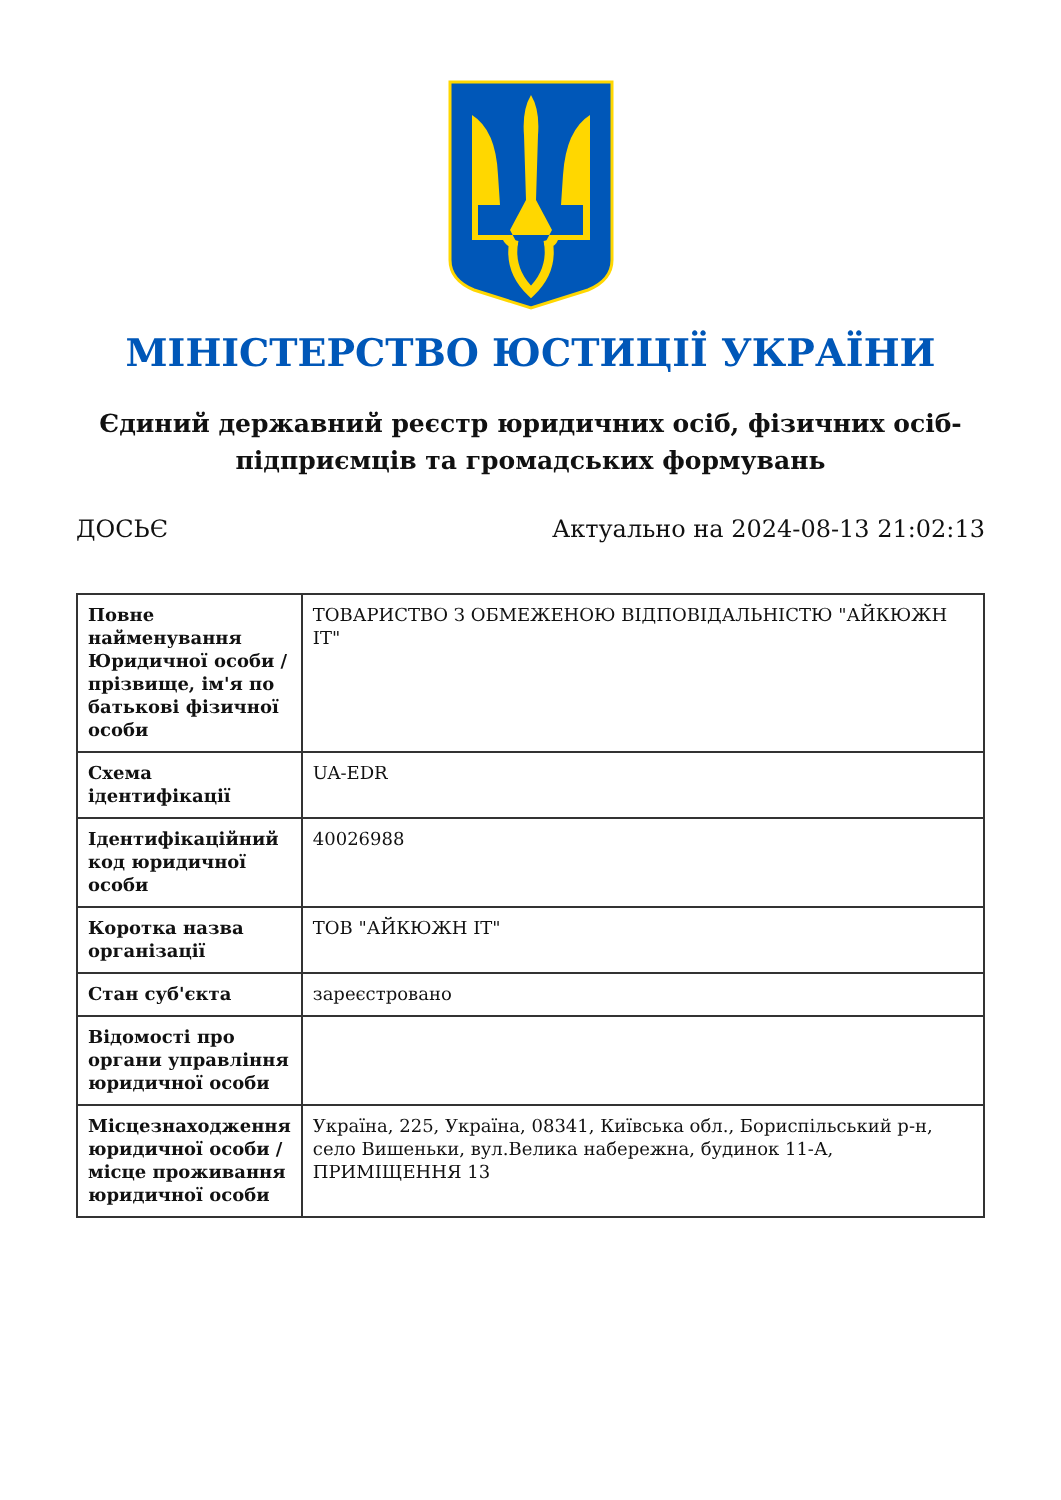МІНІСТЕРСТВО ЮСТИЦІЇ УКРАЇНИ
Єдиний державний реєстр юридичних осіб, фізичних осіб-підприємців та громадських формувань
ДОСЬЄ Актуально на 2024-08-13 21:02:13
| Повне найменування Юридичної особи / прізвище, ім'я по батькові фізичної особи | ТОВАРИСТВО З ОБМЕЖЕНОЮ ВІДПОВІДАЛЬНІСТЮ "АЙКЮЖН ІТ" |
| Схема ідентифікації | UA-EDR |
| Ідентифікаційний код юридичної особи | 40026988 |
| Коротка назва організації | ТОВ "АЙКЮЖН ІТ" |
| Стан суб'єкта | зареєстровано |
| Відомості про органи управління юридичної особи | |
| Місцезнаходження юридичної особи / місце проживання юридичної особи | Україна, 225, Україна, 08341, Київська обл., Бориспільський р-н, село Вишеньки, вул.Велика набережна, будинок 11-А, ПРИМІЩЕННЯ 13 |